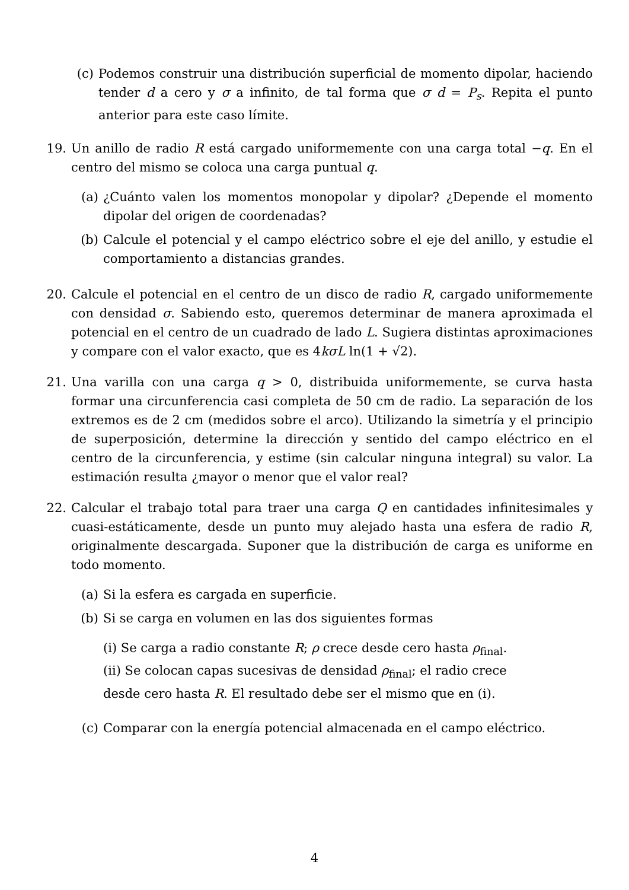(c) Podemos construir una distribución superficial de momento dipolar, haciendo tender d a cero y σ a infinito, de tal forma que σ d = P<sub>s</sub>. Repita el punto anterior para este caso límite.
19. Un anillo de radio R está cargado uniformemente con una carga total −q. En el centro del mismo se coloca una carga puntual q.
(a) ¿Cuánto valen los momentos monopolar y dipolar? ¿Depende el momento dipolar del origen de coordenadas?
(b) Calcule el potencial y el campo eléctrico sobre el eje del anillo, y estudie el comportamiento a distancias grandes.
20. Calcule el potencial en el centro de un disco de radio R, cargado uniformemente con densidad σ. Sabiendo esto, queremos determinar de manera aproximada el potencial en el centro de un cuadrado de lado L. Sugiera distintas aproximaciones y compare con el valor exacto, que es 4kσL ln(1 + √2).
21. Una varilla con una carga q > 0, distribuida uniformemente, se curva hasta formar una circunferencia casi completa de 50 cm de radio. La separación de los extremos es de 2 cm (medidos sobre el arco). Utilizando la simetría y el principio de superposición, determine la dirección y sentido del campo eléctrico en el centro de la circunferencia, y estime (sin calcular ninguna integral) su valor. La estimación resulta ¿mayor o menor que el valor real?
22. Calcular el trabajo total para traer una carga Q en cantidades infinitesimales y cuasi-estáticamente, desde un punto muy alejado hasta una esfera de radio R, originalmente descargada. Suponer que la distribución de carga es uniforme en todo momento.
(a) Si la esfera es cargada en superficie.
(b) Si se carga en volumen en las dos siguientes formas
(i) Se carga a radio constante R; ρ crece desde cero hasta ρ<sub>final</sub>.
(ii) Se colocan capas sucesivas de densidad ρ<sub>final</sub>; el radio crece
desde cero hasta R. El resultado debe ser el mismo que en (i).
(c) Comparar con la energía potencial almacenada en el campo eléctrico.
4